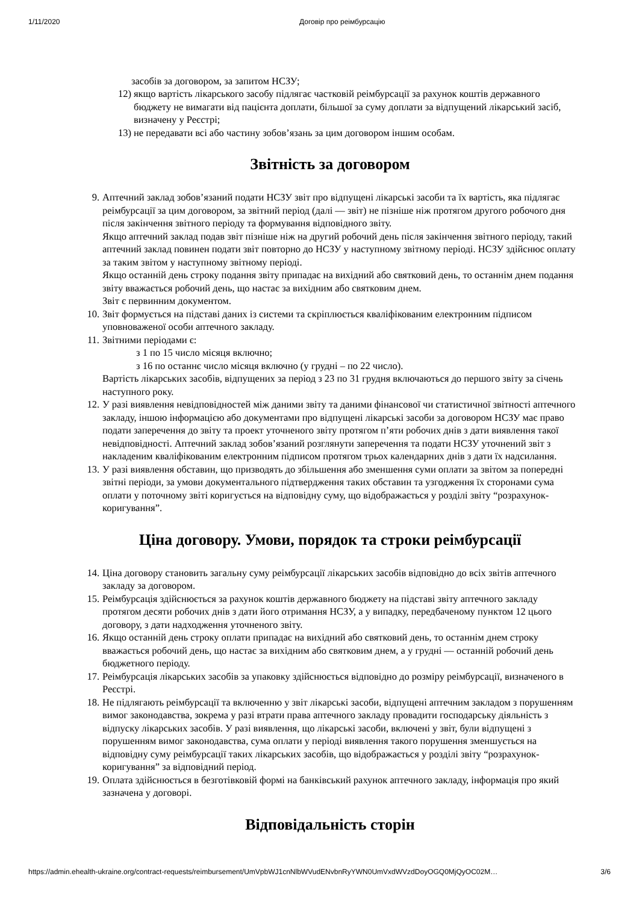1/11/2020 Договір про реімбурсацію
засобів за договором, за запитом НСЗУ;
12) якщо вартість лікарського засобу підлягає частковій реімбурсації за рахунок коштів державного бюджету не вимагати від пацієнта доплати, більшої за суму доплати за відпущений лікарський засіб, визначену у Реєстрі;
13) не передавати всі або частину зобов’язань за цим договором іншим особам.
Звітність за договором
9. Аптечний заклад зобов’язаний подати НСЗУ звіт про відпущені лікарські засоби та їх вартість, яка підлягає реімбурсації за цим договором, за звітний період (далі — звіт) не пізніше ніж протягом другого робочого дня після закінчення звітного періоду та формування відповідного звіту.
Якщо аптечний заклад подав звіт пізніше ніж на другий робочий день після закінчення звітного періоду, такий аптечний заклад повинен подати звіт повторно до НСЗУ у наступному звітному періоді. НСЗУ здійснює оплату за таким звітом у наступному звітному періоді.
Якщо останній день строку подання звіту припадає на вихідний або святковий день, то останнім днем подання звіту вважається робочий день, що настає за вихідним або святковим днем.
Звіт є первинним документом.
10. Звіт формується на підставі даних із системи та скріплюється кваліфікованим електронним підписом уповноваженої особи аптечного закладу.
11. Звітними періодами є:
з 1 по 15 число місяця включно;
з 16 по останнє число місяця включно (у грудні – по 22 число).
Вартість лікарських засобів, відпущених за період з 23 по 31 грудня включаються до першого звіту за січень наступного року.
12. У разі виявлення невідповідностей між даними звіту та даними фінансової чи статистичної звітності аптечного закладу, іншою інформацією або документами про відпущені лікарські засоби за договором НСЗУ має право подати заперечення до звіту та проект уточненого звіту протягом п’яти робочих днів з дати виявлення такої невідповідності. Аптечний заклад зобов’язаний розглянути заперечення та подати НСЗУ уточнений звіт з накладеним кваліфікованим електронним підписом протягом трьох календарних днів з дати їх надсилання.
13. У разі виявлення обставин, що призводять до збільшення або зменшення суми оплати за звітом за попередні звітні періоди, за умови документального підтвердження таких обставин та узгодження їх сторонами сума оплати у поточному звіті коригується на відповідну суму, що відображається у розділі звіту “розрахунок-коригування”.
Ціна договору. Умови, порядок та строки реімбурсації
14. Ціна договору становить загальну суму реімбурсації лікарських засобів відповідно до всіх звітів аптечного закладу за договором.
15. Реімбурсація здійснюється за рахунок коштів державного бюджету на підставі звіту аптечного закладу протягом десяти робочих днів з дати його отримання НСЗУ, а у випадку, передбаченому пунктом 12 цього договору, з дати надходження уточненого звіту.
16. Якщо останній день строку оплати припадає на вихідний або святковий день, то останнім днем строку вважається робочий день, що настає за вихідним або святковим днем, а у грудні — останній робочий день бюджетного періоду.
17. Реімбурсація лікарських засобів за упаковку здійснюється відповідно до розміру реімбурсації, визначеного в Реєстрі.
18. Не підлягають реімбурсації та включенню у звіт лікарські засоби, відпущені аптечним закладом з порушенням вимог законодавства, зокрема у разі втрати права аптечного закладу провадити господарську діяльність з відпуску лікарських засобів. У разі виявлення, що лікарські засоби, включені у звіт, були відпущені з порушенням вимог законодавства, сума оплати у періоді виявлення такого порушення зменшується на відповідну суму реімбурсації таких лікарських засобів, що відображається у розділі звіту “розрахунок-коригування” за відповідний період.
19. Оплата здійснюється в безготівковій формі на банківський рахунок аптечного закладу, інформація про який зазначена у договорі.
Відповідальність сторін
https://admin.ehealth-ukraine.org/contract-requests/reimbursement/UmVpbWJ1cnNlbWVudENvbnRyYWN0UmVxdWVzdDoyOGQ0MjQyOC02M… 3/6